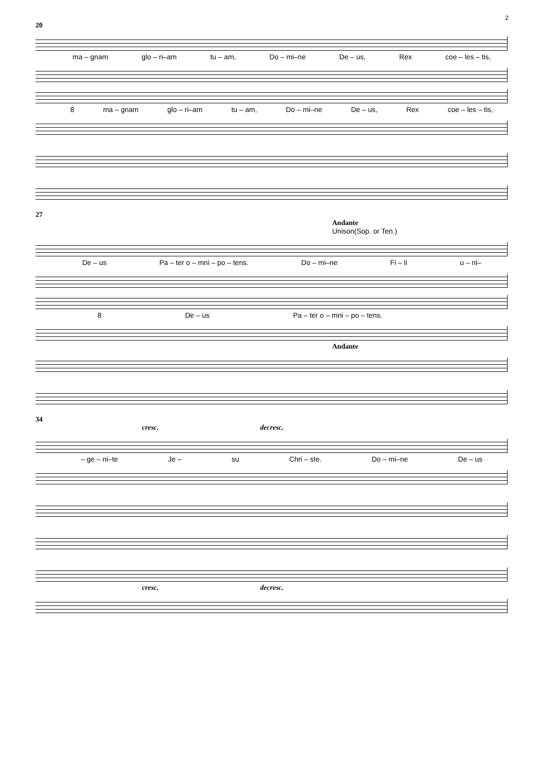2
20
ma – gnam glo – ri–am tu – am, Do – mi–ne De – us, Rex coe – les – tis,
8 ma – gnam glo – ri–am tu – am, Do – mi–ne De – us, Rex coe – les – tis,
27
Andante
Unison(Sop. or Ten.)
De – us Pa – ter o – mni – po – tens. Do – mi–ne Fi – li u – ni–
8 De – us Pa – ter o – mni – po – tens.
Andante
34
cresc. decresc.
– ge – ni–te Je – su Chri – ste. Do – mi–ne De – us
cresc. decresc.